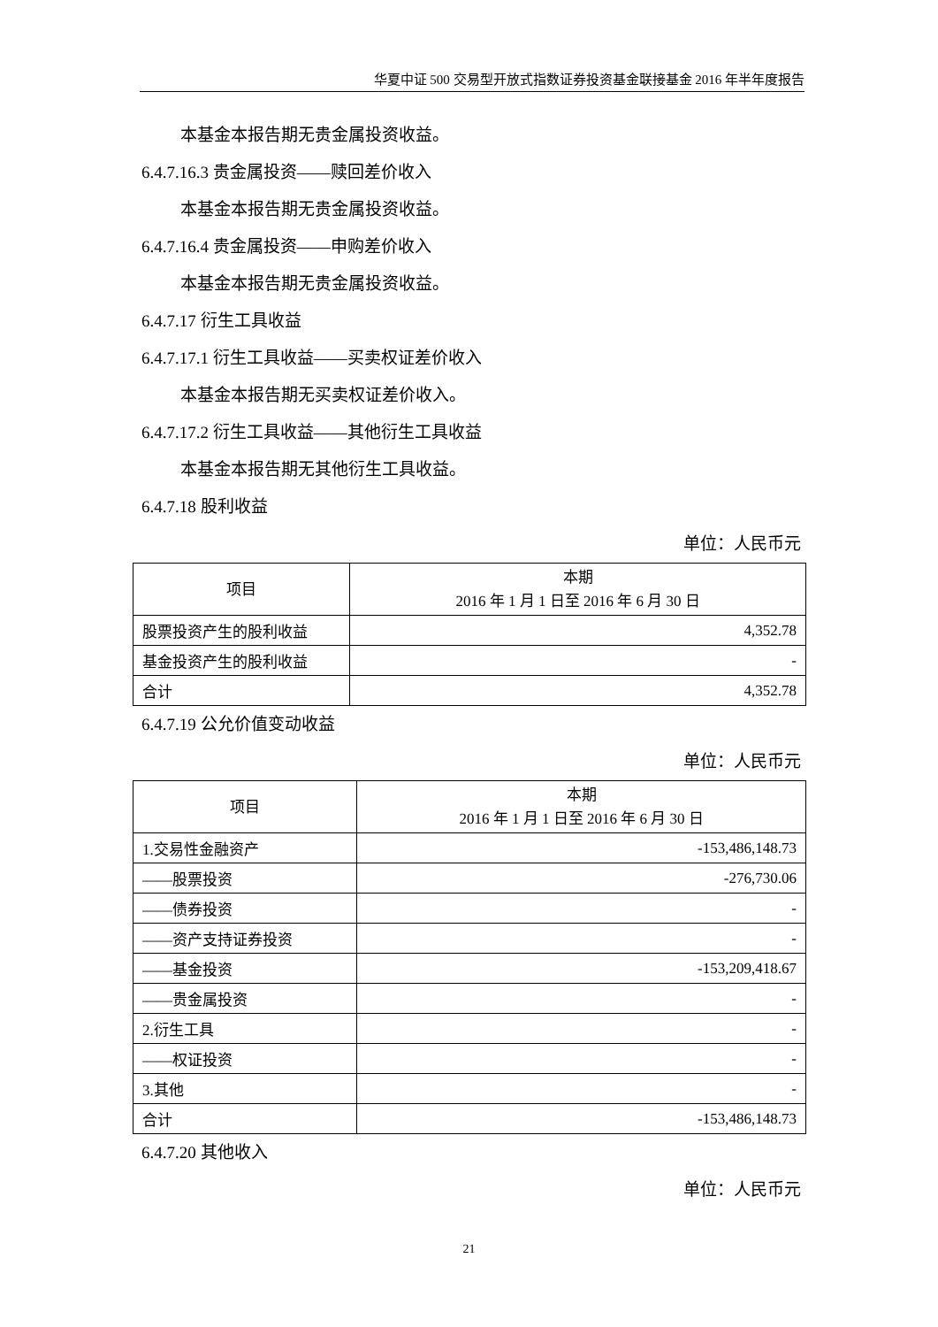华夏中证 500 交易型开放式指数证券投资基金联接基金 2016 年半年度报告
本基金本报告期无贵金属投资收益。
6.4.7.16.3 贵金属投资——赎回差价收入
本基金本报告期无贵金属投资收益。
6.4.7.16.4 贵金属投资——申购差价收入
本基金本报告期无贵金属投资收益。
6.4.7.17 衍生工具收益
6.4.7.17.1 衍生工具收益——买卖权证差价收入
本基金本报告期无买卖权证差价收入。
6.4.7.17.2 衍生工具收益——其他衍生工具收益
本基金本报告期无其他衍生工具收益。
6.4.7.18 股利收益
单位：人民币元
| 项目 | 本期 2016 年 1 月 1 日至 2016 年 6 月 30 日 |
| --- | --- |
| 股票投资产生的股利收益 | 4,352.78 |
| 基金投资产生的股利收益 | - |
| 合计 | 4,352.78 |
6.4.7.19 公允价值变动收益
单位：人民币元
| 项目 | 本期 2016 年 1 月 1 日至 2016 年 6 月 30 日 |
| --- | --- |
| 1.交易性金融资产 | -153,486,148.73 |
| ——股票投资 | -276,730.06 |
| ——债券投资 | - |
| ——资产支持证券投资 | - |
| ——基金投资 | -153,209,418.67 |
| ——贵金属投资 | - |
| 2.衍生工具 | - |
| ——权证投资 | - |
| 3.其他 | - |
| 合计 | -153,486,148.73 |
6.4.7.20 其他收入
单位：人民币元
21